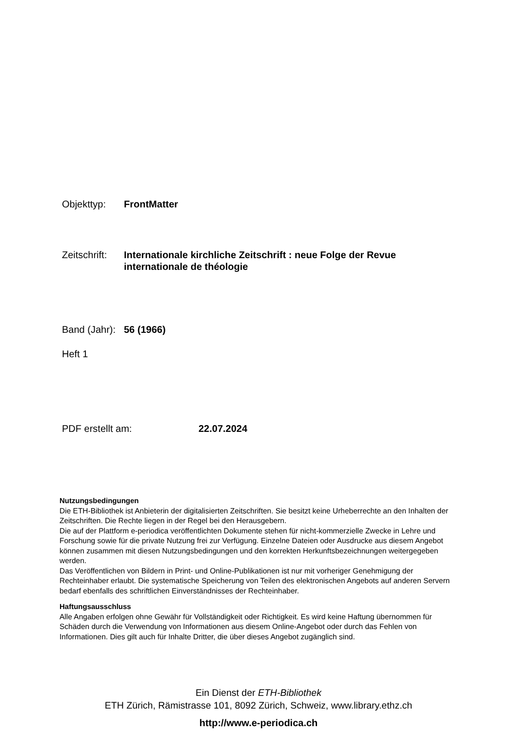Objekttyp: FrontMatter
Zeitschrift: Internationale kirchliche Zeitschrift : neue Folge der Revue
internationale de théologie
Band (Jahr): 56 (1966)
Heft 1
PDF erstellt am: 22.07.2024
Nutzungsbedingungen
Die ETH-Bibliothek ist Anbieterin der digitalisierten Zeitschriften. Sie besitzt keine Urheberrechte an den Inhalten der Zeitschriften. Die Rechte liegen in der Regel bei den Herausgebern.
Die auf der Plattform e-periodica veröffentlichten Dokumente stehen für nicht-kommerzielle Zwecke in Lehre und Forschung sowie für die private Nutzung frei zur Verfügung. Einzelne Dateien oder Ausdrucke aus diesem Angebot können zusammen mit diesen Nutzungsbedingungen und den korrekten Herkunftsbezeichnungen weitergegeben werden.
Das Veröffentlichen von Bildern in Print- und Online-Publikationen ist nur mit vorheriger Genehmigung der Rechteinhaber erlaubt. Die systematische Speicherung von Teilen des elektronischen Angebots auf anderen Servern bedarf ebenfalls des schriftlichen Einverständnisses der Rechteinhaber.
Haftungsausschluss
Alle Angaben erfolgen ohne Gewähr für Vollständigkeit oder Richtigkeit. Es wird keine Haftung übernommen für Schäden durch die Verwendung von Informationen aus diesem Online-Angebot oder durch das Fehlen von Informationen. Dies gilt auch für Inhalte Dritter, die über dieses Angebot zugänglich sind.
Ein Dienst der ETH-Bibliothek
ETH Zürich, Rämistrasse 101, 8092 Zürich, Schweiz, www.library.ethz.ch
http://www.e-periodica.ch